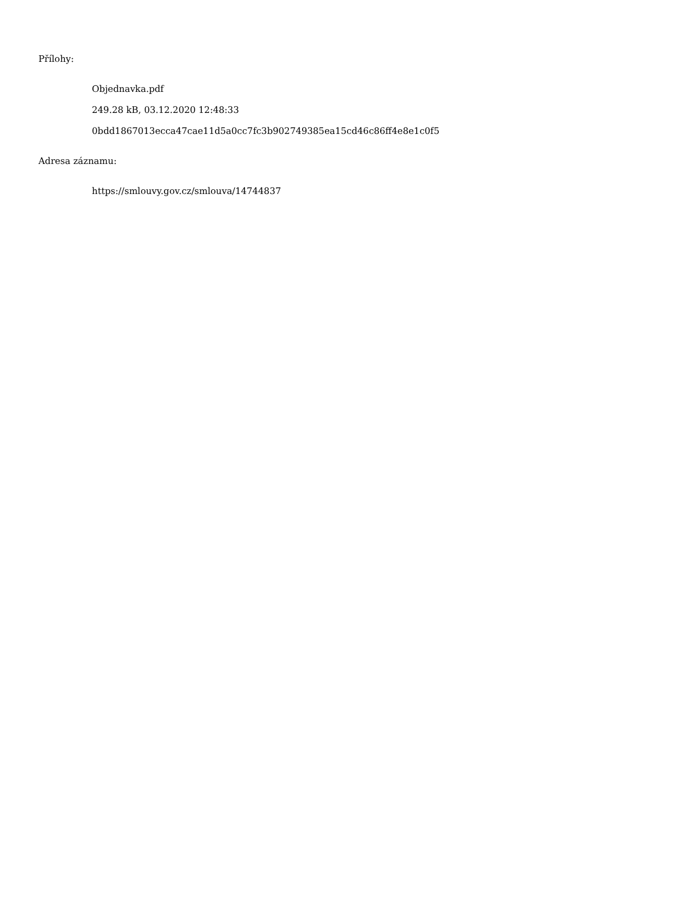Přílohy:
Objednavka.pdf
249.28 kB, 03.12.2020 12:48:33
0bdd1867013ecca47cae11d5a0cc7fc3b902749385ea15cd46c86ff4e8e1c0f5
Adresa záznamu:
https://smlouvy.gov.cz/smlouva/14744837